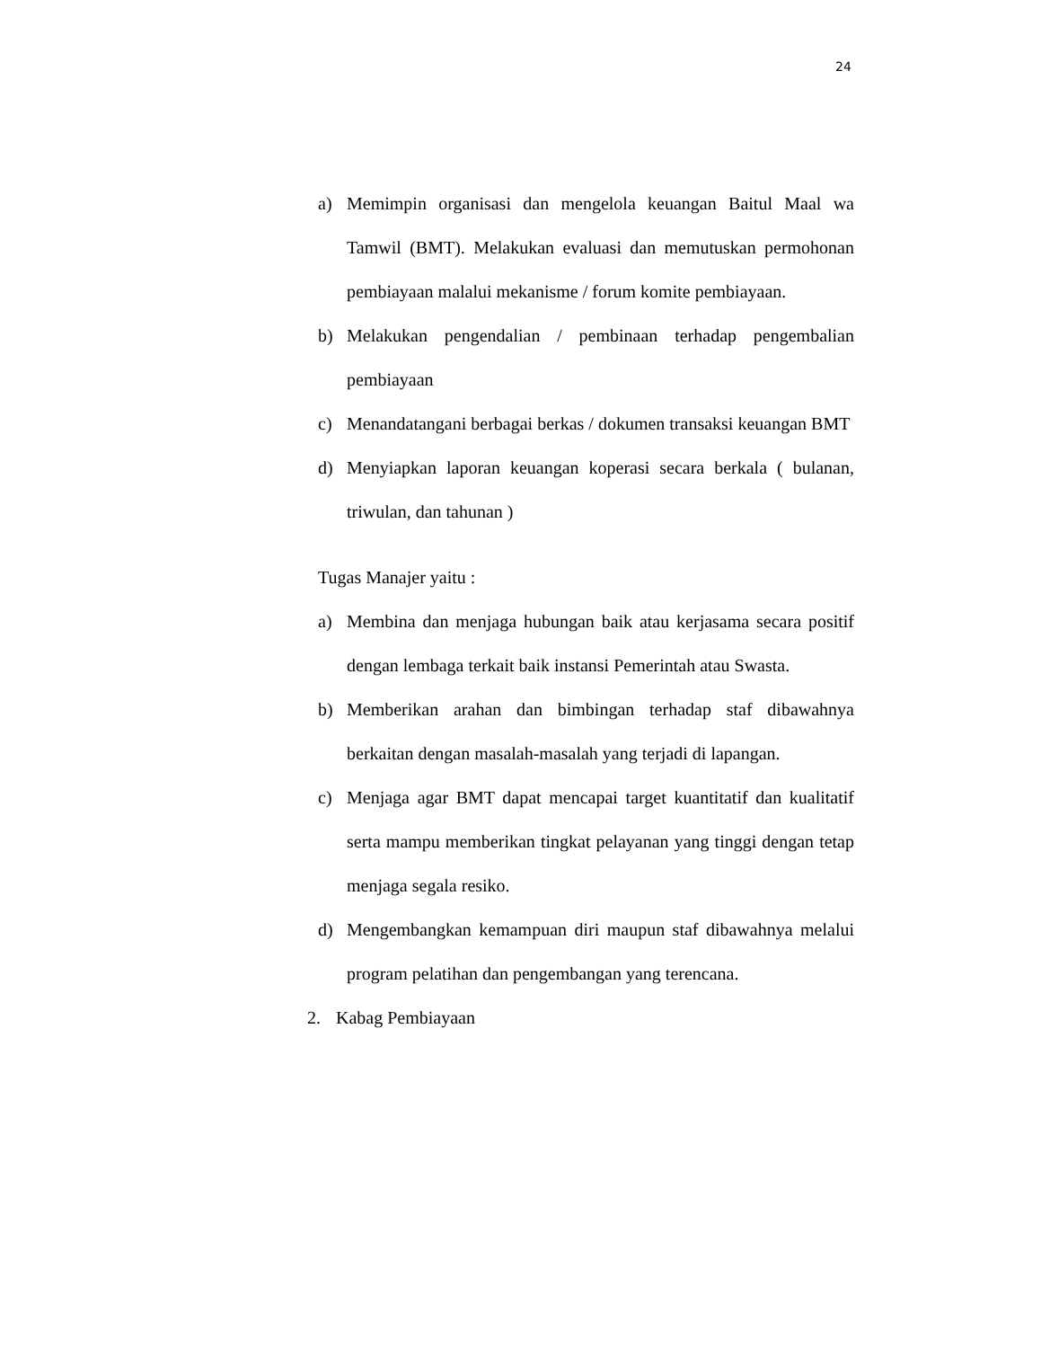24
a) Memimpin organisasi dan mengelola keuangan Baitul Maal wa Tamwil (BMT). Melakukan evaluasi dan memutuskan permohonan pembiayaan malalui mekanisme / forum komite pembiayaan.
b) Melakukan pengendalian / pembinaan terhadap pengembalian pembiayaan
c) Menandatangani berbagai berkas / dokumen transaksi keuangan BMT
d) Menyiapkan laporan keuangan koperasi secara berkala ( bulanan, triwulan, dan tahunan )
Tugas Manajer yaitu :
a) Membina dan menjaga hubungan baik atau kerjasama secara positif dengan lembaga terkait baik instansi Pemerintah atau Swasta.
b) Memberikan arahan dan bimbingan terhadap staf dibawahnya berkaitan dengan masalah-masalah yang terjadi di lapangan.
c) Menjaga agar BMT dapat mencapai target kuantitatif dan kualitatif serta mampu memberikan tingkat pelayanan yang tinggi dengan tetap menjaga segala resiko.
d) Mengembangkan kemampuan diri maupun staf dibawahnya melalui program pelatihan dan pengembangan yang terencana.
2. Kabag Pembiayaan